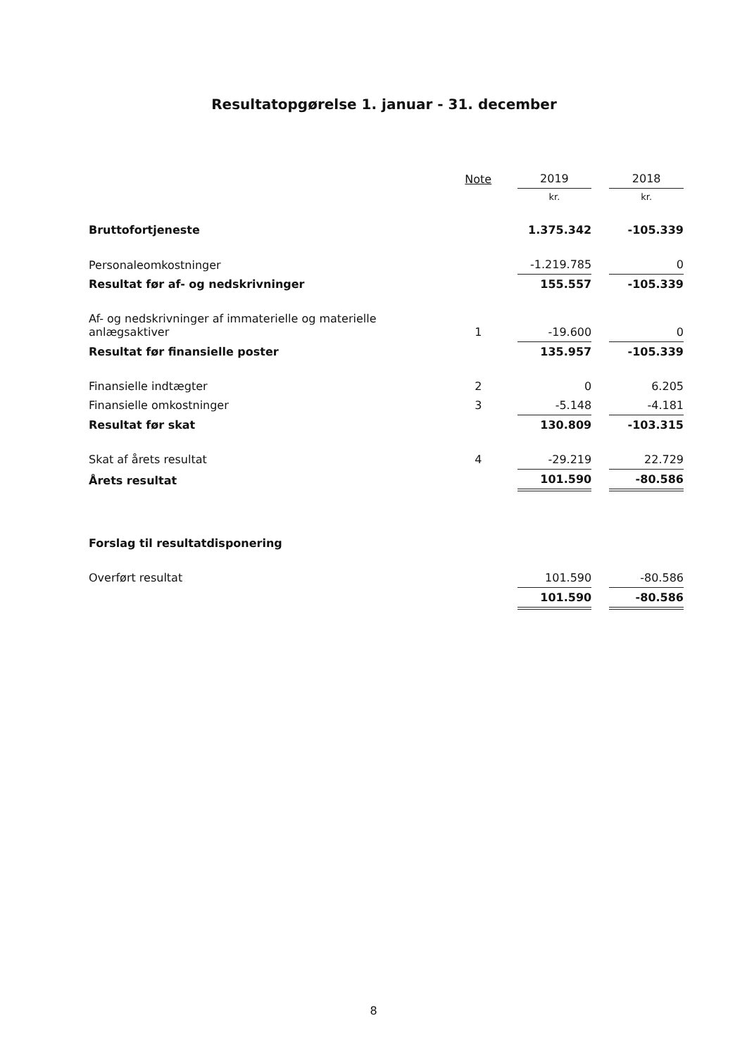Resultatopgørelse 1. januar - 31. december
| | Note | | 2019 | | 2018 |
| --- | --- | --- | --- | --- | --- |
| | | | kr. | | kr. |
| Bruttofortjeneste | | | 1.375.342 | | -105.339 |
| Personaleomkostninger | | | -1.219.785 | | 0 |
| Resultat før af- og nedskrivninger | | | 155.557 | | -105.339 |
| Af- og nedskrivninger af immaterielle og materielle anlægsaktiver | 1 | | -19.600 | | 0 |
| Resultat før finansielle poster | | | 135.957 | | -105.339 |
| Finansielle indtægter | 2 | | 0 | | 6.205 |
| Finansielle omkostninger | 3 | | -5.148 | | -4.181 |
| Resultat før skat | | | 130.809 | | -103.315 |
| Skat af årets resultat | 4 | | -29.219 | | 22.729 |
| Årets resultat | | | 101.590 | | -80.586 |
| Forslag til resultatdisponering | | | | | |
| Overført resultat | | | 101.590 | | -80.586 |
| | | | 101.590 | | -80.586 |
8